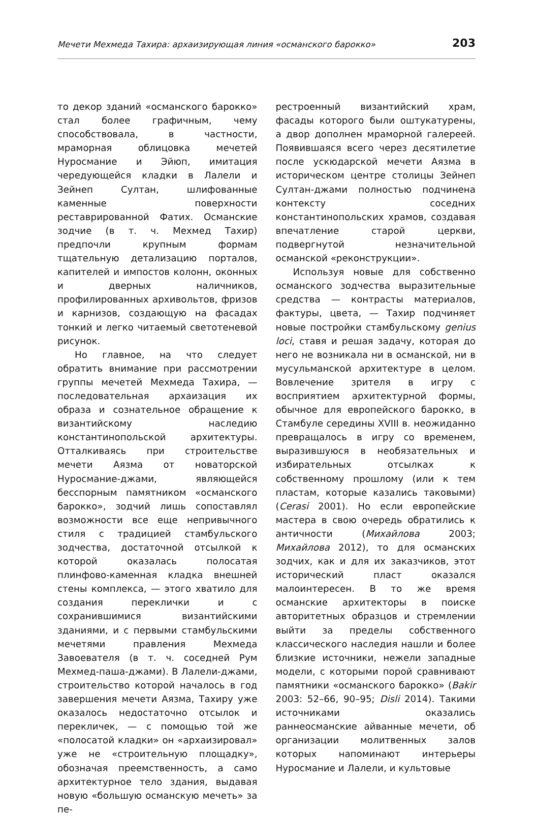Мечети Мехмеда Тахира: архаизирующая линия «османского барокко» 203
то декор зданий «османского барокко» стал более графичным, чему способствовала, в частности, мраморная облицовка мечетей Нуросмание и Эйюп, имитация чередующейся кладки в Лалели и Зейнеп Султан, шлифованные каменные поверхности реставрированной Фатих. Османские зодчие (в т. ч. Мехмед Тахир) предпочли крупным формам тщательную детализацию порталов, капителей и импостов колонн, оконных и дверных наличников, профилированных архивольтов, фризов и карнизов, создающую на фасадах тонкий и легко читаемый светотеневой рисунок.
Но главное, на что следует обратить внимание при рассмотрении группы мечетей Мехмеда Тахира, — последовательная архаизация их образа и сознательное обращение к византийскому наследию константинопольской архитектуры. Отталкиваясь при строительстве мечети Аязма от новаторской Нуросмание-джами, являющейся бесспорным памятником «османского барокко», зодчий лишь сопоставлял возможности все еще непривычного стиля с традицией стамбульского зодчества, достаточной отсылкой к которой оказалась полосатая плинфово-каменная кладка внешней стены комплекса, — этого хватило для создания переклички и с сохранившимися византийскими зданиями, и с первыми стамбульскими мечетями правления Мехмеда Завоевателя (в т. ч. соседней Рум Мехмед-паша-джами). В Лалели-джами, строительство которой началось в год завершения мечети Аязма, Тахиру уже оказалось недостаточно отсылок и перекличек, — с помощью той же «полосатой кладки» он «архаизировал» уже не «строительную площадку», обозначая преемственность, а само архитектурное тело здания, выдавая новую «большую османскую мечеть» за пе-
рестроенный византийский храм, фасады которого были оштукатурены, а двор дополнен мраморной галереей. Появившаяся всего через десятилетие после ускюдарской мечети Аязма в историческом центре столицы Зейнеп Султан-джами полностью подчинена контексту соседних константинопольских храмов, создавая впечатление старой церкви, подвергнутой незначительной османской «реконструкции».
Используя новые для собственно османского зодчества выразительные средства — контрасты материалов, фактуры, цвета, — Тахир подчиняет новые постройки стамбульскому genius loci, ставя и решая задачу, которая до него не возникала ни в османской, ни в мусульманской архитектуре в целом. Вовлечение зрителя в игру с восприятием архитектурной формы, обычное для европейского барокко, в Стамбуле середины XVIII в. неожиданно превращалось в игру со временем, выразившуюся в необязательных и избирательных отсылках к собственному прошлому (или к тем пластам, которые казались таковыми) (Cerasi 2001). Но если европейские мастера в свою очередь обратились к античности (Михайлова 2003; Михайлова 2012), то для османских зодчих, как и для их заказчиков, этот исторический пласт оказался малоинтересен. В то же время османские архитекторы в поиске авторитетных образцов и стремлении выйти за пределы собственного классического наследия нашли и более близкие источники, нежели западные модели, с которыми порой сравнивают памятники «османского барокко» (Bakir 2003: 52–66, 90–95; Disli 2014). Такими источниками оказались раннеосманские айванные мечети, об организации молитвенных залов которых напоминают интерьеры Нуросмание и Лалели, и культовые